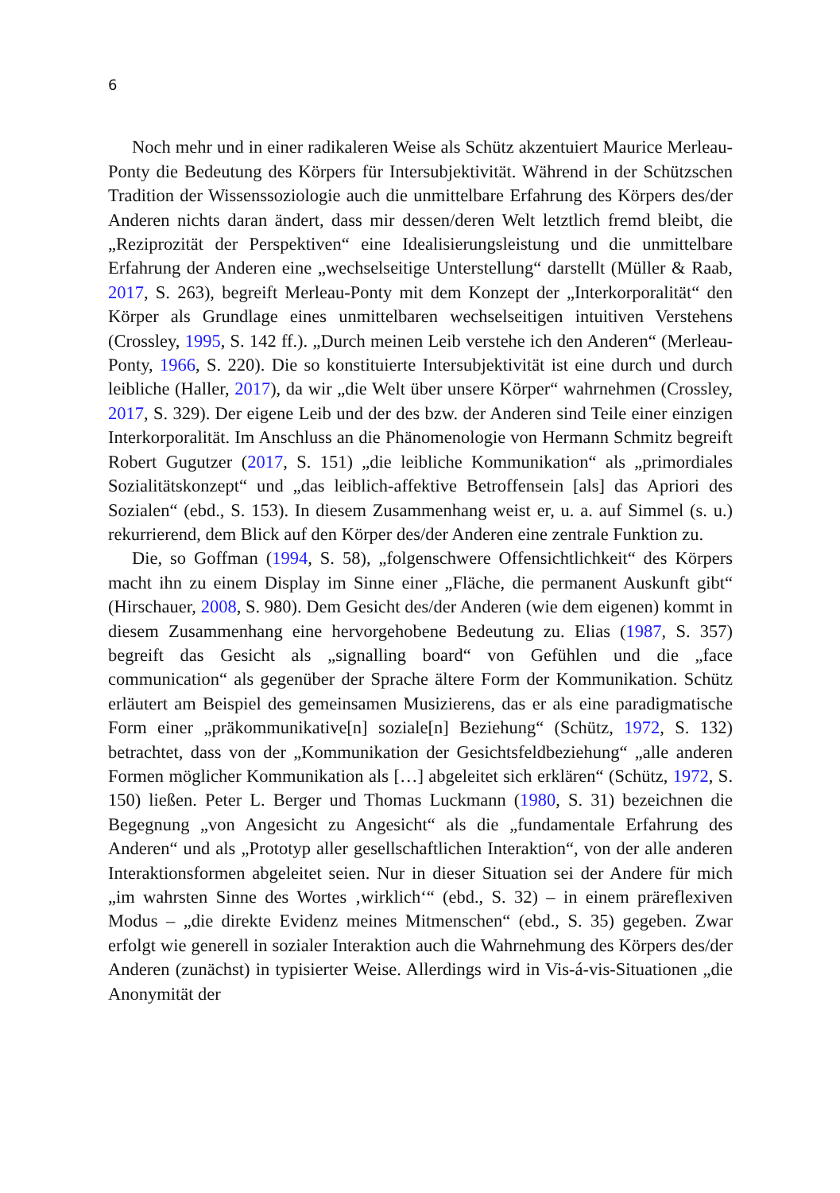6
Noch mehr und in einer radikaleren Weise als Schütz akzentuiert Maurice Merleau-Ponty die Bedeutung des Körpers für Intersubjektivität. Während in der Schützschen Tradition der Wissenssoziologie auch die unmittelbare Erfahrung des Körpers des/der Anderen nichts daran ändert, dass mir dessen/deren Welt letztlich fremd bleibt, die „Reziprozität der Perspektiven“ eine Idealisierungsleistung und die unmittelbare Erfahrung der Anderen eine „wechselseitige Unterstellung“ darstellt (Müller & Raab, 2017, S. 263), begreift Merleau-Ponty mit dem Konzept der „Interkorporalität“ den Körper als Grundlage eines unmittelbaren wechselseitigen intuitiven Verstehens (Crossley, 1995, S. 142 ff.). „Durch meinen Leib verstehe ich den Anderen“ (Merleau-Ponty, 1966, S. 220). Die so konstituierte Intersubjektivität ist eine durch und durch leibliche (Haller, 2017), da wir „die Welt über unsere Körper“ wahrnehmen (Crossley, 2017, S. 329). Der eigene Leib und der des bzw. der Anderen sind Teile einer einzigen Interkorporalität. Im Anschluss an die Phänomenologie von Hermann Schmitz begreift Robert Gugutzer (2017, S. 151) „die leibliche Kommunikation“ als „primordiales Sozialitätskonzept“ und „das leiblich-affektive Betroffensein [als] das Apriori des Sozialen“ (ebd., S. 153). In diesem Zusammenhang weist er, u. a. auf Simmel (s. u.) rekurrierend, dem Blick auf den Körper des/der Anderen eine zentrale Funktion zu.
Die, so Goffman (1994, S. 58), „folgenschwere Offensichtlichkeit“ des Körpers macht ihn zu einem Display im Sinne einer „Fläche, die permanent Auskunft gibt“ (Hirschauer, 2008, S. 980). Dem Gesicht des/der Anderen (wie dem eigenen) kommt in diesem Zusammenhang eine hervorgehobene Bedeutung zu. Elias (1987, S. 357) begreift das Gesicht als „signalling board“ von Gefühlen und die „face communication“ als gegenüber der Sprache ältere Form der Kommunikation. Schütz erläutert am Beispiel des gemeinsamen Musizierens, das er als eine paradigmatische Form einer „präkommunikative[n] soziale[n] Beziehung“ (Schütz, 1972, S. 132) betrachtet, dass von der „Kommunikation der Gesichtsfeldbeziehung“ „alle anderen Formen möglicher Kommunikation als […] abgeleitet sich erklären“ (Schütz, 1972, S. 150) ließen. Peter L. Berger und Thomas Luckmann (1980, S. 31) bezeichnen die Begegnung „von Angesicht zu Angesicht“ als die „fundamentale Erfahrung des Anderen“ und als „Prototyp aller gesellschaftlichen Interaktion“, von der alle anderen Interaktionsformen abgeleitet seien. Nur in dieser Situation sei der Andere für mich „im wahrsten Sinne des Wortes ‚wirklich‘“ (ebd., S. 32) – in einem präreflexiven Modus – „die direkte Evidenz meines Mitmenschen“ (ebd., S. 35) gegeben. Zwar erfolgt wie generell in sozialer Interaktion auch die Wahrnehmung des Körpers des/der Anderen (zunächst) in typisierter Weise. Allerdings wird in Vis-á-vis-Situationen „die Anonymität der